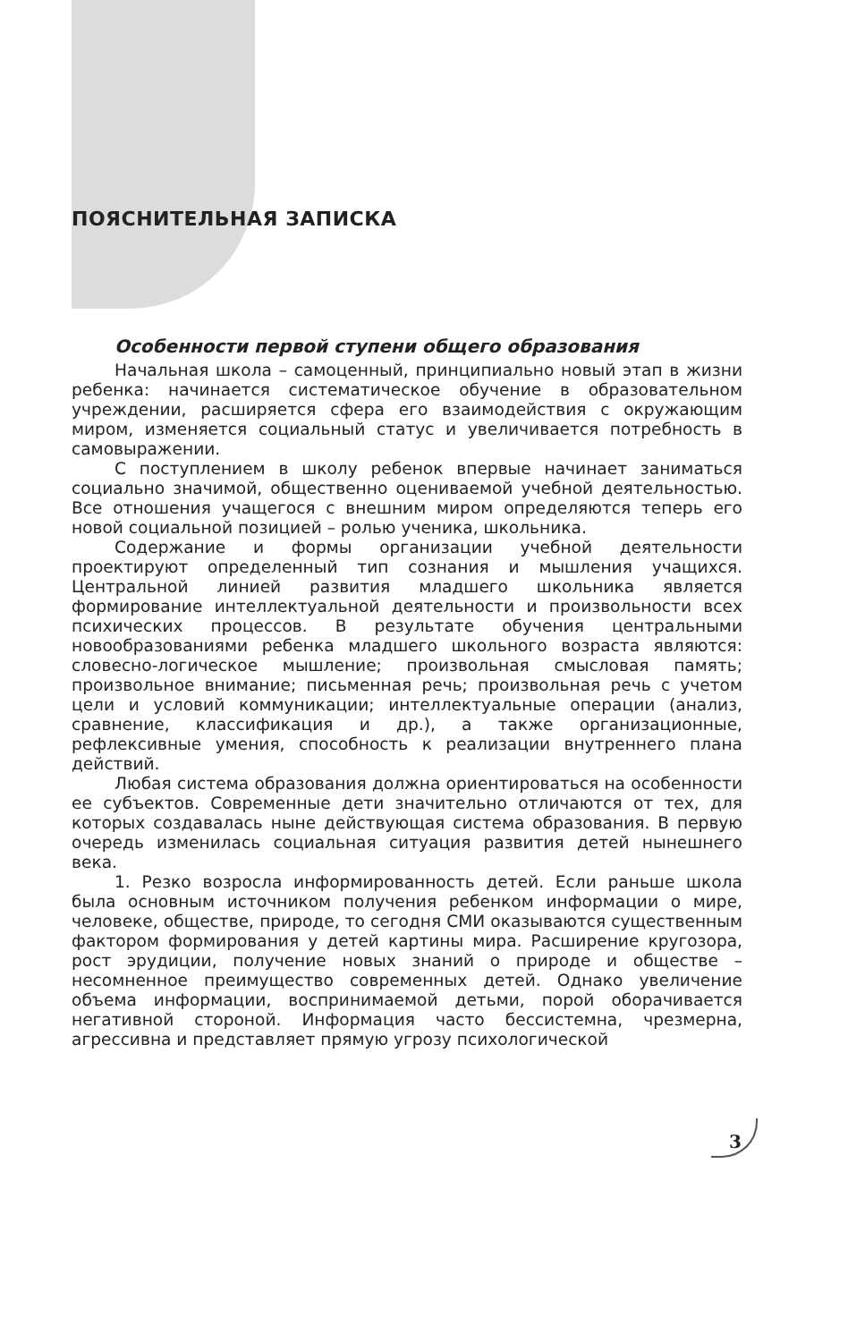ПОЯСНИТЕЛЬНАЯ ЗАПИСКА
Особенности первой ступени общего образования
Начальная школа – самоценный, принципиально новый этап в жизни ребенка: начинается систематическое обучение в образовательном учреждении, расширяется сфера его взаимодействия с окружающим миром, изменяется социальный статус и увеличивается потребность в самовыражении.
С поступлением в школу ребенок впервые начинает заниматься социально значимой, общественно оцениваемой учебной деятельностью. Все отношения учащегося с внешним миром определяются теперь его новой социальной позицией – ролью ученика, школьника.
Содержание и формы организации учебной деятельности проектируют определенный тип сознания и мышления учащихся. Центральной линией развития младшего школьника является формирование интеллектуальной деятельности и произвольности всех психических процессов. В результате обучения центральными новообразованиями ребенка младшего школьного возраста являются: словесно-логическое мышление; произвольная смысловая память; произвольное внимание; письменная речь; произвольная речь с учетом цели и условий коммуникации; интеллектуальные операции (анализ, сравнение, классификация и др.), а также организационные, рефлексивные умения, способность к реализации внутреннего плана действий.
Любая система образования должна ориентироваться на особенности ее субъектов. Современные дети значительно отличаются от тех, для которых создавалась ныне действующая система образования. В первую очередь изменилась социальная ситуация развития детей нынешнего века.
1. Резко возросла информированность детей. Если раньше школа была основным источником получения ребенком информации о мире, человеке, обществе, природе, то сегодня СМИ оказываются существенным фактором формирования у детей картины мира. Расширение кругозора, рост эрудиции, получение новых знаний о природе и обществе – несомненное преимущество современных детей. Однако увеличение объема информации, воспринимаемой детьми, порой оборачивается негативной стороной. Информация часто бессистемна, чрезмерна, агрессивна и представляет прямую угрозу психологической
3